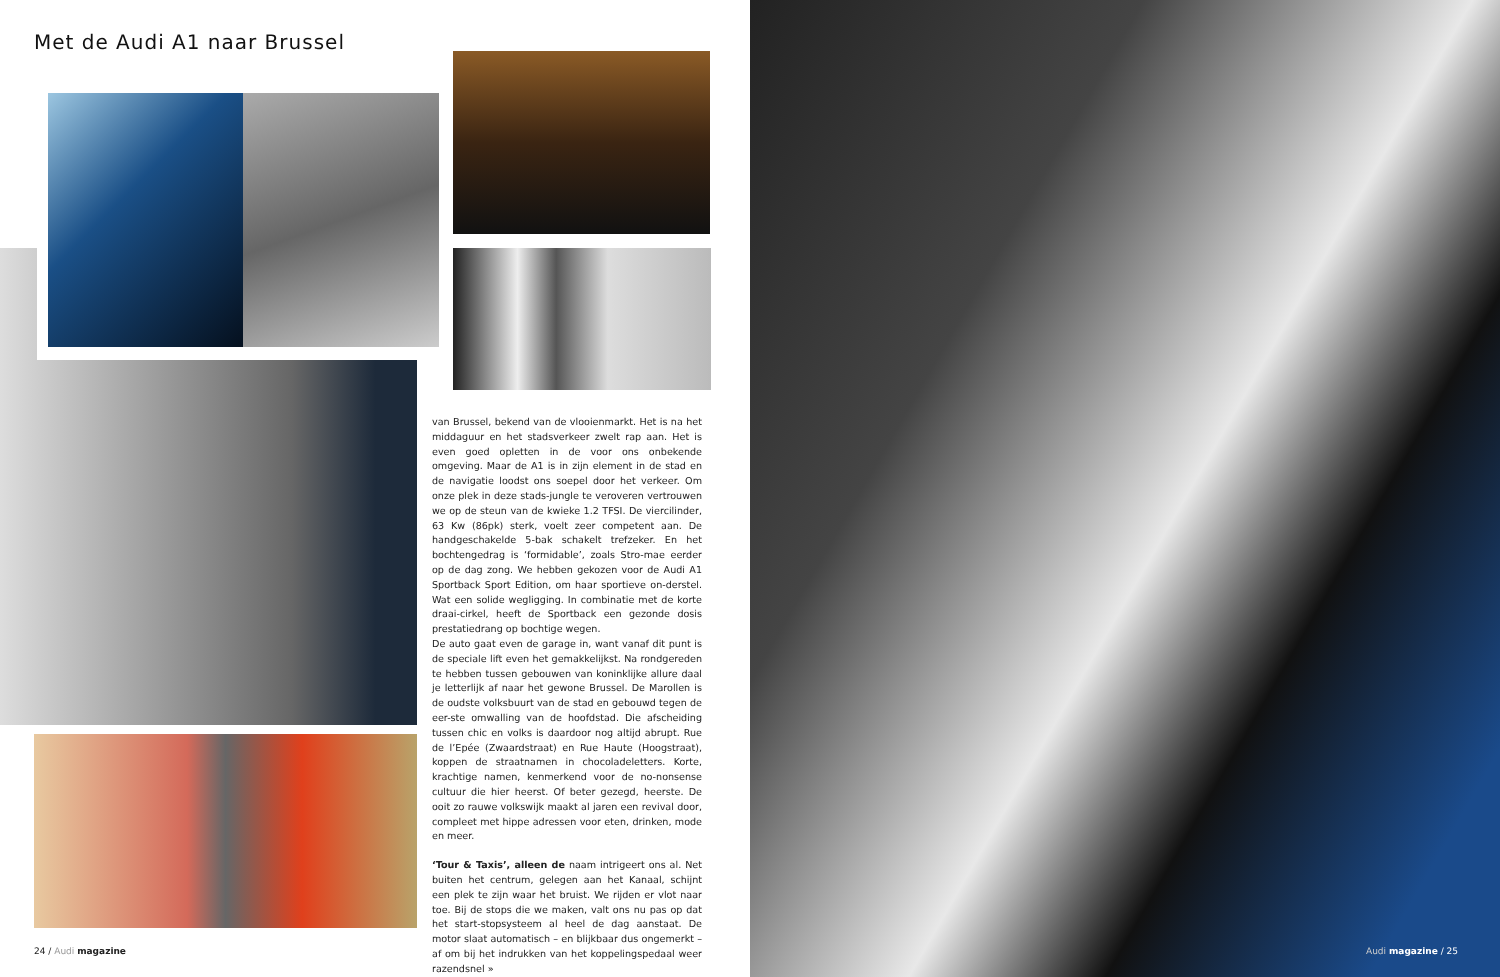Met de Audi A1 naar Brussel
van Brussel, bekend van de vlooienmarkt. Het is na het middaguur en het stadsverkeer zwelt rap aan. Het is even goed opletten in de voor ons onbekende omgeving. Maar de A1 is in zijn element in de stad en de navigatie loodst ons soepel door het verkeer. Om onze plek in deze stads-jungle te veroveren vertrouwen we op de steun van de kwieke 1.2 TFSI. De viercilinder, 63 Kw (86pk) sterk, voelt zeer competent aan. De handgeschakelde 5-bak schakelt trefzeker. En het bochtengedrag is ‘formidable’, zoals Stro-mae eerder op de dag zong. We hebben gekozen voor de Audi A1 Sportback Sport Edition, om haar sportieve on-derstel. Wat een solide wegligging. In combinatie met de korte draai-cirkel, heeft de Sportback een gezonde dosis prestatiedrang op bochtige wegen.
De auto gaat even de garage in, want vanaf dit punt is de speciale lift even het gemakkelijkst. Na rondgereden te hebben tussen gebouwen van koninklijke allure daal je letterlijk af naar het gewone Brussel. De Marollen is de oudste volksbuurt van de stad en gebouwd tegen de eer-ste omwalling van de hoofdstad. Die afscheiding tussen chic en volks is daardoor nog altijd abrupt. Rue de l’Epée (Zwaardstraat) en Rue Haute (Hoogstraat), koppen de straatnamen in chocoladeletters. Korte, krachtige namen, kenmerkend voor de no-nonsense cultuur die hier heerst. Of beter gezegd, heerste. De ooit zo rauwe volkswijk maakt al jaren een revival door, compleet met hippe adressen voor eten, drinken, mode en meer.
‘Tour & Taxis’, alleen de naam intrigeert ons al. Net buiten het centrum, gelegen aan het Kanaal, schijnt een plek te zijn waar het bruist. We rijden er vlot naar toe. Bij de stops die we maken, valt ons nu pas op dat het start-stopsysteem al heel de dag aanstaat. De motor slaat automatisch – en blijkbaar dus ongemerkt – af om bij het indrukken van het koppelingspedaal weer razendsnel »
24 / Audi magazine Audi magazine / 25